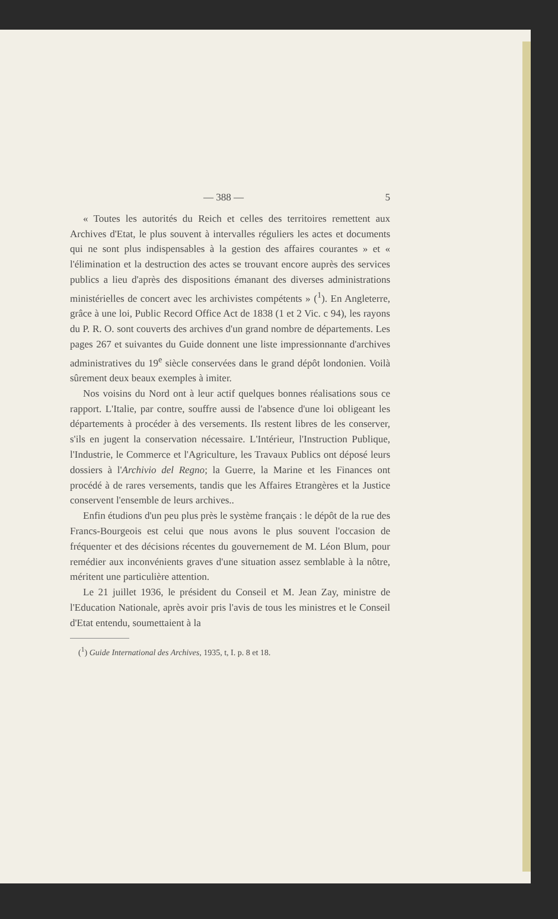— 388 — 5
« Toutes les autorités du Reich et celles des territoires remettent aux Archives d'Etat, le plus souvent à intervalles réguliers les actes et documents qui ne sont plus indispensables à la gestion des affaires courantes » et « l'élimination et la destruction des actes se trouvant encore auprès des services publics a lieu d'après des dispositions émanant des diverses administrations ministérielles de concert avec les archivistes compétents » (<sup>1</sup>). En Angleterre, grâce à une loi, Public Record Office Act de 1838 (1 et 2 Vic. c 94), les rayons du P. R. O. sont couverts des archives d'un grand nombre de départements. Les pages 267 et suivantes du Guide donnent une liste impressionnante d'archives administratives du 19<sup>e</sup> siècle conservées dans le grand dépôt londonien. Voilà sûrement deux beaux exemples à imiter.
Nos voisins du Nord ont à leur actif quelques bonnes réalisations sous ce rapport. L'Italie, par contre, souffre aussi de l'absence d'une loi obligeant les départements à procéder à des versements. Ils restent libres de les conserver, s'ils en jugent la conservation nécessaire. L'Intérieur, l'Instruction Publique, l'Industrie, le Commerce et l'Agriculture, les Travaux Publics ont déposé leurs dossiers à l'Archivio del Regno; la Guerre, la Marine et les Finances ont procédé à de rares versements, tandis que les Affaires Etrangères et la Justice conservent l'ensemble de leurs archives..
Enfin étudions d'un peu plus près le système français : le dépôt de la rue des Francs-Bourgeois est celui que nous avons le plus souvent l'occasion de fréquenter et des décisions récentes du gouvernement de M. Léon Blum, pour remédier aux inconvénients graves d'une situation assez semblable à la nôtre, méritent une particulière attention.
Le 21 juillet 1936, le président du Conseil et M. Jean Zay, ministre de l'Education Nationale, après avoir pris l'avis de tous les ministres et le Conseil d'Etat entendu, soumettaient à la
(<sup>1</sup>) Guide International des Archives, 1935, t, I. p. 8 et 18.